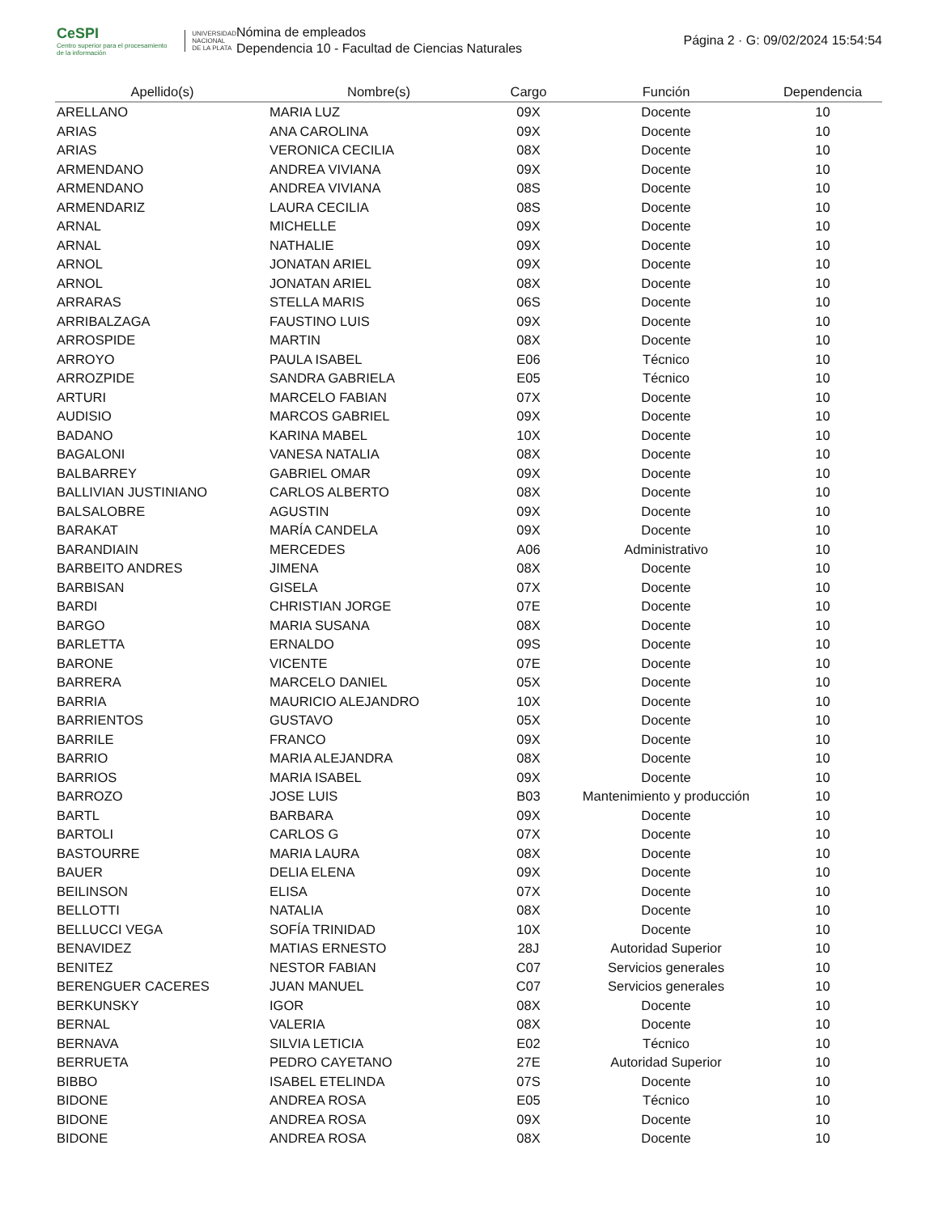CeSPI
Centro superior para el procesamiento de la información
UNIVERSIDAD
NACIONAL
DE LA PLATA
Nómina de empleados
Dependencia 10 - Facultad de Ciencias Naturales
Página 2 · G: 09/02/2024 15:54:54
| Apellido(s) | Nombre(s) | Cargo | Función | Dependencia |
| --- | --- | --- | --- | --- |
| ARELLANO | MARIA LUZ | 09X | Docente | 10 |
| ARIAS | ANA CAROLINA | 09X | Docente | 10 |
| ARIAS | VERONICA CECILIA | 08X | Docente | 10 |
| ARMENDANO | ANDREA VIVIANA | 09X | Docente | 10 |
| ARMENDANO | ANDREA VIVIANA | 08S | Docente | 10 |
| ARMENDARIZ | LAURA CECILIA | 08S | Docente | 10 |
| ARNAL | MICHELLE | 09X | Docente | 10 |
| ARNAL | NATHALIE | 09X | Docente | 10 |
| ARNOL | JONATAN ARIEL | 09X | Docente | 10 |
| ARNOL | JONATAN ARIEL | 08X | Docente | 10 |
| ARRARAS | STELLA MARIS | 06S | Docente | 10 |
| ARRIBALZAGA | FAUSTINO LUIS | 09X | Docente | 10 |
| ARROSPIDE | MARTIN | 08X | Docente | 10 |
| ARROYO | PAULA ISABEL | E06 | Técnico | 10 |
| ARROZPIDE | SANDRA GABRIELA | E05 | Técnico | 10 |
| ARTURI | MARCELO FABIAN | 07X | Docente | 10 |
| AUDISIO | MARCOS GABRIEL | 09X | Docente | 10 |
| BADANO | KARINA MABEL | 10X | Docente | 10 |
| BAGALONI | VANESA NATALIA | 08X | Docente | 10 |
| BALBARREY | GABRIEL OMAR | 09X | Docente | 10 |
| BALLIVIAN JUSTINIANO | CARLOS ALBERTO | 08X | Docente | 10 |
| BALSALOBRE | AGUSTIN | 09X | Docente | 10 |
| BARAKAT | MARÍA CANDELA | 09X | Docente | 10 |
| BARANDIAIN | MERCEDES | A06 | Administrativo | 10 |
| BARBEITO ANDRES | JIMENA | 08X | Docente | 10 |
| BARBISAN | GISELA | 07X | Docente | 10 |
| BARDI | CHRISTIAN JORGE | 07E | Docente | 10 |
| BARGO | MARIA SUSANA | 08X | Docente | 10 |
| BARLETTA | ERNALDO | 09S | Docente | 10 |
| BARONE | VICENTE | 07E | Docente | 10 |
| BARRERA | MARCELO DANIEL | 05X | Docente | 10 |
| BARRIA | MAURICIO ALEJANDRO | 10X | Docente | 10 |
| BARRIENTOS | GUSTAVO | 05X | Docente | 10 |
| BARRILE | FRANCO | 09X | Docente | 10 |
| BARRIO | MARIA ALEJANDRA | 08X | Docente | 10 |
| BARRIOS | MARIA ISABEL | 09X | Docente | 10 |
| BARROZO | JOSE LUIS | B03 | Mantenimiento y producción | 10 |
| BARTL | BARBARA | 09X | Docente | 10 |
| BARTOLI | CARLOS G | 07X | Docente | 10 |
| BASTOURRE | MARIA LAURA | 08X | Docente | 10 |
| BAUER | DELIA ELENA | 09X | Docente | 10 |
| BEILINSON | ELISA | 07X | Docente | 10 |
| BELLOTTI | NATALIA | 08X | Docente | 10 |
| BELLUCCI VEGA | SOFÍA TRINIDAD | 10X | Docente | 10 |
| BENAVIDEZ | MATIAS ERNESTO | 28J | Autoridad Superior | 10 |
| BENITEZ | NESTOR FABIAN | C07 | Servicios generales | 10 |
| BERENGUER CACERES | JUAN MANUEL | C07 | Servicios generales | 10 |
| BERKUNSKY | IGOR | 08X | Docente | 10 |
| BERNAL | VALERIA | 08X | Docente | 10 |
| BERNAVA | SILVIA LETICIA | E02 | Técnico | 10 |
| BERRUETA | PEDRO CAYETANO | 27E | Autoridad Superior | 10 |
| BIBBO | ISABEL ETELINDA | 07S | Docente | 10 |
| BIDONE | ANDREA ROSA | E05 | Técnico | 10 |
| BIDONE | ANDREA ROSA | 09X | Docente | 10 |
| BIDONE | ANDREA ROSA | 08X | Docente | 10 |